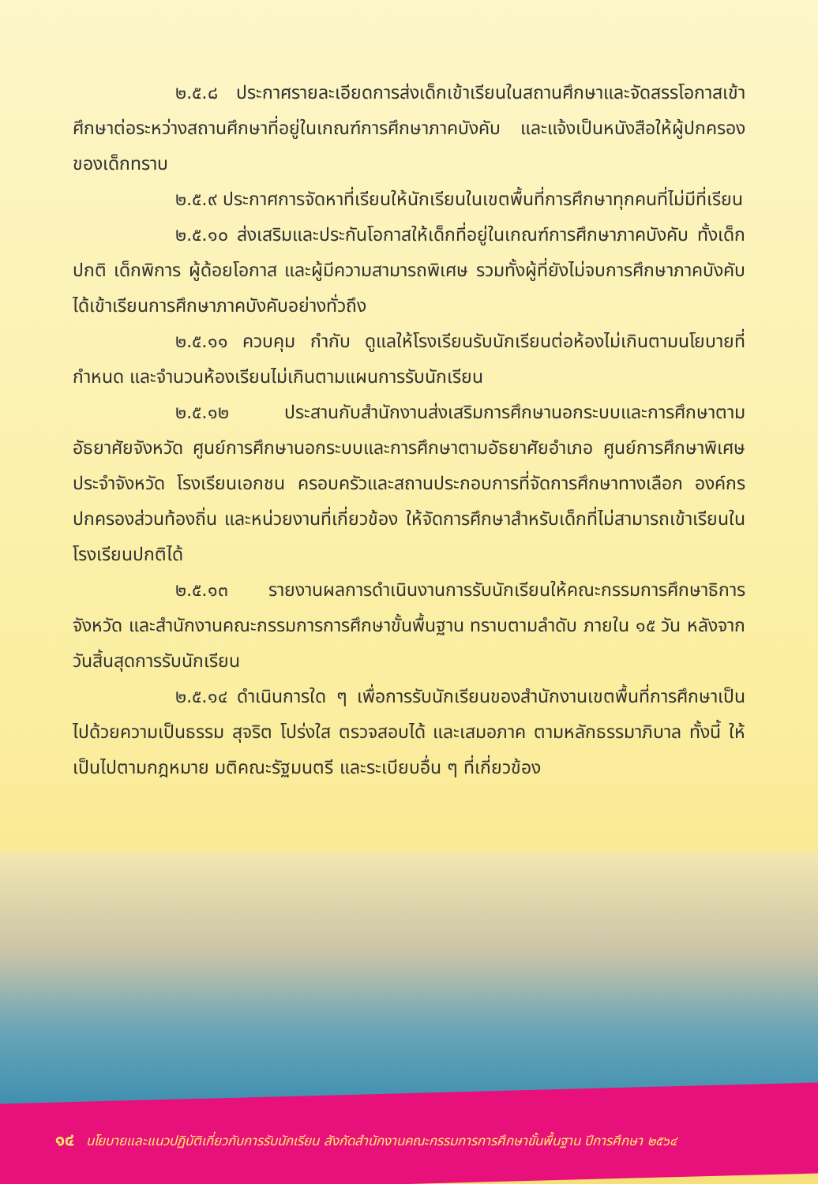๒.๕.๘ ประกาศรายละเอียดการส่งเด็กเข้าเรียนในสถานศึกษาและจัดสรรโอกาสเข้าศึกษาต่อระหว่างสถานศึกษาที่อยู่ในเกณฑ์การศึกษาภาคบังคับ และแจ้งเป็นหนังสือให้ผู้ปกครองของเด็กทราบ
๒.๕.๙ ประกาศการจัดหาที่เรียนให้นักเรียนในเขตพื้นที่การศึกษาทุกคนที่ไม่มีที่เรียน
๒.๕.๑๐ ส่งเสริมและประกันโอกาสให้เด็กที่อยู่ในเกณฑ์การศึกษาภาคบังคับ ทั้งเด็กปกติ เด็กพิการ ผู้ด้อยโอกาส และผู้มีความสามารถพิเศษ รวมทั้งผู้ที่ยังไม่จบการศึกษาภาคบังคับได้เข้าเรียนการศึกษาภาคบังคับอย่างทั่วถึง
๒.๕.๑๑ ควบคุม กำกับ ดูแลให้โรงเรียนรับนักเรียนต่อห้องไม่เกินตามนโยบายที่กำหนด และจำนวนห้องเรียนไม่เกินตามแผนการรับนักเรียน
๒.๕.๑๒ ประสานกับสำนักงานส่งเสริมการศึกษานอกระบบและการศึกษาตามอัธยาศัยจังหวัด ศูนย์การศึกษานอกระบบและการศึกษาตามอัธยาศัยอำเภอ ศูนย์การศึกษาพิเศษประจำจังหวัด โรงเรียนเอกชน ครอบครัวและสถานประกอบการที่จัดการศึกษาทางเลือก องค์กรปกครองส่วนท้องถิ่น และหน่วยงานที่เกี่ยวข้อง ให้จัดการศึกษาสำหรับเด็กที่ไม่สามารถเข้าเรียนในโรงเรียนปกติได้
๒.๕.๑๓ รายงานผลการดำเนินงานการรับนักเรียนให้คณะกรรมการศึกษาธิการจังหวัด และสำนักงานคณะกรรมการการศึกษาขั้นพื้นฐาน ทราบตามลำดับ ภายใน ๑๕ วัน หลังจากวันสิ้นสุดการรับนักเรียน
๒.๕.๑๔ ดำเนินการใด ๆ เพื่อการรับนักเรียนของสำนักงานเขตพื้นที่การศึกษาเป็นไปด้วยความเป็นธรรม สุจริต โปร่งใส ตรวจสอบได้ และเสมอภาค ตามหลักธรรมาภิบาล ทั้งนี้ ให้เป็นไปตามกฎหมาย มติคณะรัฐมนตรี และระเบียบอื่น ๆ ที่เกี่ยวข้อง
๑๔ นโยบายและแนวปฏิบัติเกี่ยวกับการรับนักเรียน สังกัดสำนักงานคณะกรรมการการศึกษาขั้นพื้นฐาน ปีการศึกษา ๒๕๖๔